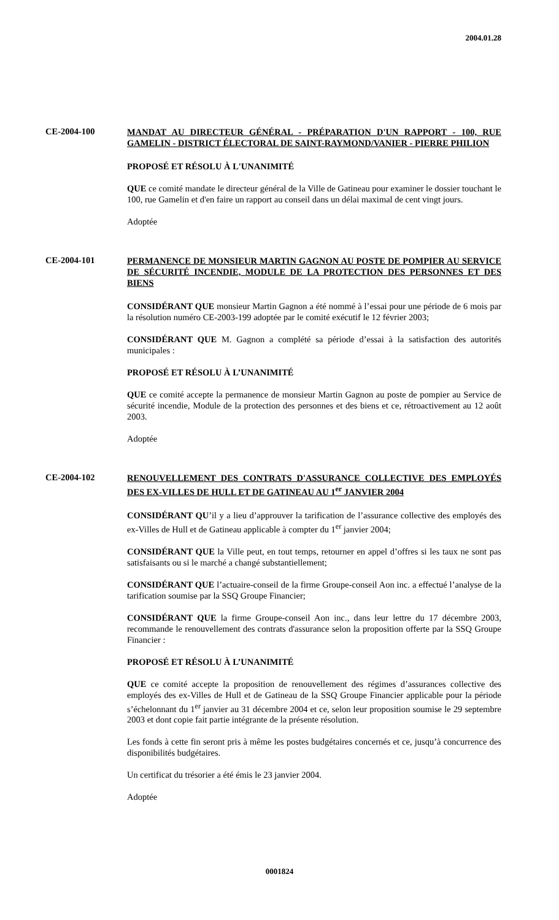2004.01.28
CE-2004-100
MANDAT AU DIRECTEUR GÉNÉRAL - PRÉPARATION D'UN RAPPORT - 100, RUE GAMELIN - DISTRICT ÉLECTORAL DE SAINT-RAYMOND/VANIER - PIERRE PHILION
PROPOSÉ ET RÉSOLU À L'UNANIMITÉ
QUE ce comité mandate le directeur général de la Ville de Gatineau pour examiner le dossier touchant le 100, rue Gamelin et d'en faire un rapport au conseil dans un délai maximal de cent vingt jours.
Adoptée
CE-2004-101
PERMANENCE DE MONSIEUR MARTIN GAGNON AU POSTE DE POMPIER AU SERVICE DE SÉCURITÉ INCENDIE, MODULE DE LA PROTECTION DES PERSONNES ET DES BIENS
CONSIDÉRANT QUE monsieur Martin Gagnon a été nommé à l’essai pour une période de 6 mois par la résolution numéro CE-2003-199 adoptée par le comité exécutif le 12 février 2003;
CONSIDÉRANT QUE M. Gagnon a complété sa période d’essai à la satisfaction des autorités municipales :
PROPOSÉ ET RÉSOLU À L’UNANIMITÉ
QUE ce comité accepte la permanence de monsieur Martin Gagnon au poste de pompier au Service de sécurité incendie, Module de la protection des personnes et des biens et ce, rétroactivement au 12 août 2003.
Adoptée
CE-2004-102
RENOUVELLEMENT DES CONTRATS D'ASSURANCE COLLECTIVE DES EMPLOYÉS DES EX-VILLES DE HULL ET DE GATINEAU AU 1<sup>er</sup> JANVIER 2004
CONSIDÉRANT QU’il y a lieu d’approuver la tarification de l’assurance collective des employés des ex-Villes de Hull et de Gatineau applicable à compter du 1<sup>er</sup> janvier 2004;
CONSIDÉRANT QUE la Ville peut, en tout temps, retourner en appel d’offres si les taux ne sont pas satisfaisants ou si le marché a changé substantiellement;
CONSIDÉRANT QUE l’actuaire-conseil de la firme Groupe-conseil Aon inc. a effectué l’analyse de la tarification soumise par la SSQ Groupe Financier;
CONSIDÉRANT QUE la firme Groupe-conseil Aon inc., dans leur lettre du 17 décembre 2003, recommande le renouvellement des contrats d'assurance selon la proposition offerte par la SSQ Groupe Financier :
PROPOSÉ ET RÉSOLU À L’UNANIMITÉ
QUE ce comité accepte la proposition de renouvellement des régimes d’assurances collective des employés des ex-Villes de Hull et de Gatineau de la SSQ Groupe Financier applicable pour la période s’échelonnant du 1<sup>er</sup> janvier au 31 décembre 2004 et ce, selon leur proposition soumise le 29 septembre 2003 et dont copie fait partie intégrante de la présente résolution.
Les fonds à cette fin seront pris à même les postes budgétaires concernés et ce, jusqu’à concurrence des disponibilités budgétaires.
Un certificat du trésorier a été émis le 23 janvier 2004.
Adoptée
0001824